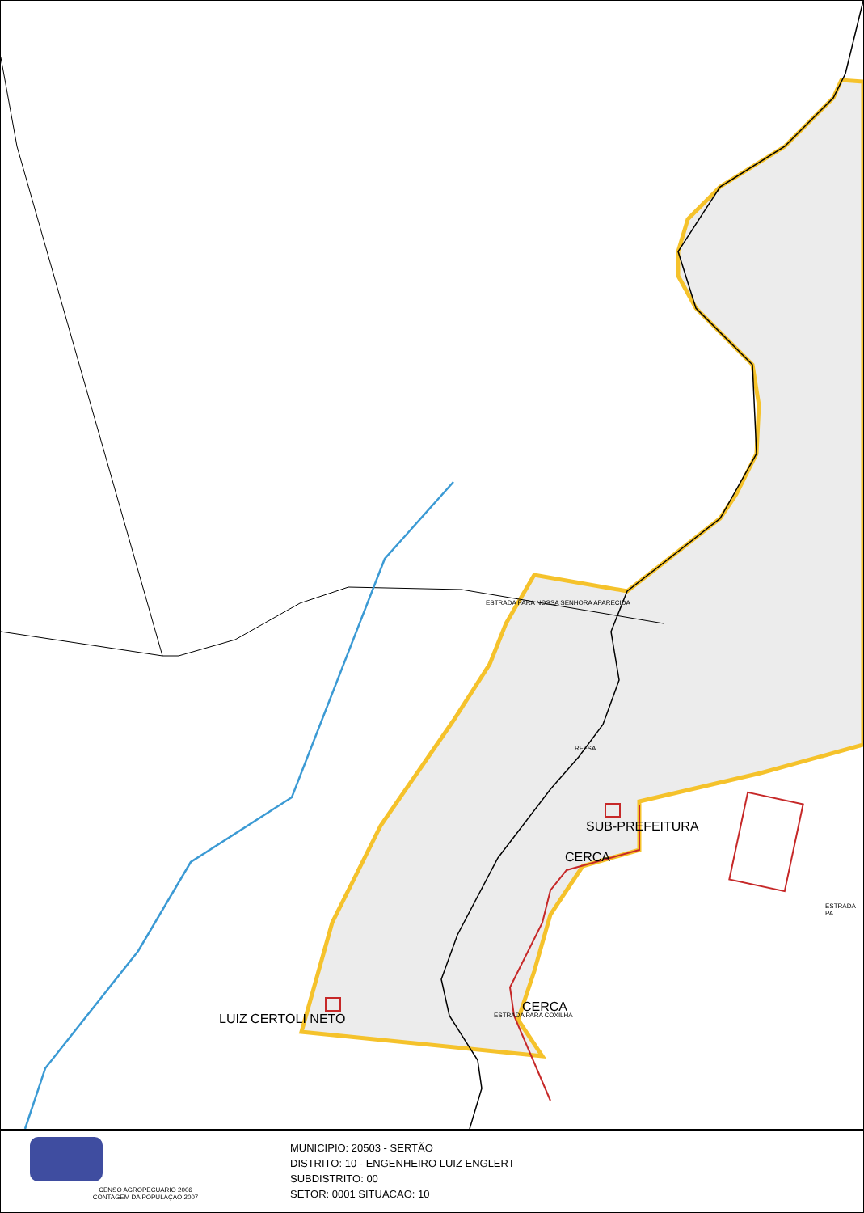LUIZ CERTOLI NETO
SUB-PREFEITURA
CERCA
CERCA
ESTRADA PARA NOSSA SENHORA APARECIDA
RFFSA
ESTRADA PARA COXILHA
ESTRADA PA
CENSO AGROPECUARIO 2006
CONTAGEM DA POPULAÇÃO 2007
MUNICIPIO: 20503 - SERTÃO
DISTRITO: 10 - ENGENHEIRO LUIZ ENGLERT
SUBDISTRITO: 00
SETOR: 0001 SITUACAO: 10